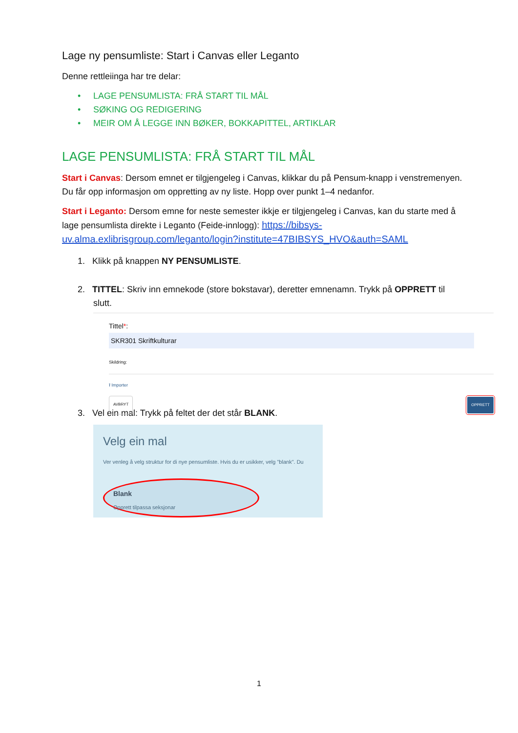Lage ny pensumliste: Start i Canvas eller Leganto
Denne rettleiinga har tre delar:
• LAGE PENSUMLISTA: FRÅ START TIL MÅL
• SØKING OG REDIGERING
• MEIR OM Å LEGGE INN BØKER, BOKKAPITTEL, ARTIKLAR
LAGE PENSUMLISTA: FRÅ START TIL MÅL
Start i Canvas: Dersom emnet er tilgjengeleg i Canvas, klikkar du på Pensum-knapp i venstremenyen. Du får opp informasjon om oppretting av ny liste. Hopp over punkt 1–4 nedanfor.
Start i Leganto: Dersom emne for neste semester ikkje er tilgjengeleg i Canvas, kan du starte med å lage pensumlista direkte i Leganto (Feide-innlogg): https://bibsys-uv.alma.exlibrisgroup.com/leganto/login?institute=47BIBSYS_HVO&auth=SAML
1. Klikk på knappen NY PENSUMLISTE.
2. TITTEL: Skriv inn emnekode (store bokstavar), deretter emnenamn. Trykk på OPPRETT til slutt.
Tittel*: SKR301 Skriftkulturar
Skildring:
⭱ Importer
AVBRYT OPPRETT
3. Vel ein mal: Trykk på feltet der det står BLANK.
Velg ein mal
Ver venleg å velg struktur for di nye pensumliste. Hvis du er usikker, velg "blank". Du
Blank
Opprett tilpassa seksjonar
1